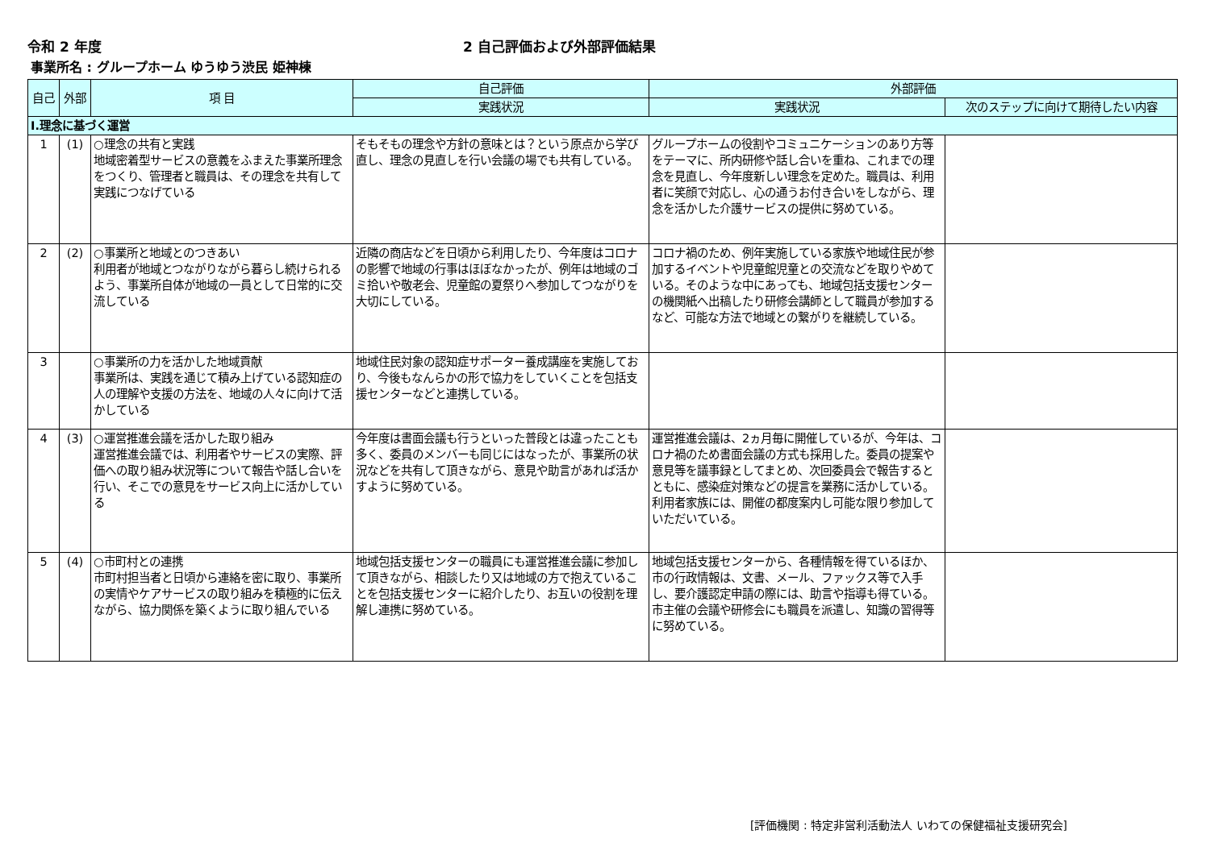令和 2 年度 2 自己評価および外部評価結果
事業所名 : グループホーム ゆうゆう渋民 姫神棟
| 自己 | 外部 | 項 目 | 自己評価 | 外部評価 | |
| --- | --- | --- | --- | --- | --- |
| | | | 実践状況 | 実践状況 | 次のステップに向けて期待したい内容 |
| Ⅰ.理念に基づく運営 | | | | | |
| 1 | (1) | ○理念の共有と実践 地域密着型サービスの意義をふまえた事業所理念をつくり、管理者と職員は、その理念を共有して実践につなげている | そもそもの理念や方針の意味とは？という原点から学び直し、理念の見直しを行い会議の場でも共有している。 | グループホームの役割やコミュニケーションのあり方等をテーマに、所内研修や話し合いを重ね、これまでの理念を見直し、今年度新しい理念を定めた。職員は、利用者に笑顔で対応し、心の通うお付き合いをしながら、理念を活かした介護サービスの提供に努めている。 | |
| 2 | (2) | ○事業所と地域とのつきあい 利用者が地域とつながりながら暮らし続けられるよう、事業所自体が地域の一員として日常的に交流している | 近隣の商店などを日頃から利用したり、今年度はコロナの影響で地域の行事はほぼなかったが、例年は地域のゴミ拾いや敬老会、児童館の夏祭りへ参加してつながりを大切にしている。 | コロナ禍のため、例年実施している家族や地域住民が参加するイベントや児童館児童との交流などを取りやめている。そのような中にあっても、地域包括支援センターの機関紙へ出稿したり研修会講師として職員が参加するなど、可能な方法で地域との繋がりを継続している。 | |
| 3 | | ○事業所の力を活かした地域貢献 事業所は、実践を通じて積み上げている認知症の人の理解や支援の方法を、地域の人々に向けて活かしている | 地域住民対象の認知症サポーター養成講座を実施しており、今後もなんらかの形で協力をしていくことを包括支援センターなどと連携している。 | | |
| 4 | (3) | ○運営推進会議を活かした取り組み 運営推進会議では、利用者やサービスの実際、評価への取り組み状況等について報告や話し合いを行い、そこでの意見をサービス向上に活かしている | 今年度は書面会議も行うといった普段とは違ったことも多く、委員のメンバーも同じにはなったが、事業所の状況などを共有して頂きながら、意見や助言があれば活かすように努めている。 | 運営推進会議は、2ヵ月毎に開催しているが、今年は、コロナ禍のため書面会議の方式も採用した。委員の提案や意見等を議事録としてまとめ、次回委員会で報告するとともに、感染症対策などの提言を業務に活かしている。利用者家族には、開催の都度案内し可能な限り参加していただいている。 | |
| 5 | (4) | ○市町村との連携 市町村担当者と日頃から連絡を密に取り、事業所の実情やケアサービスの取り組みを積極的に伝えながら、協力関係を築くように取り組んでいる | 地域包括支援センターの職員にも運営推進会議に参加して頂きながら、相談したり又は地域の方で抱えていることを包括支援センターに紹介したり、お互いの役割を理解し連携に努めている。 | 地域包括支援センターから、各種情報を得ているほか、市の行政情報は、文書、メール、ファックス等で入手し、要介護認定申請の際には、助言や指導も得ている。市主催の会議や研修会にも職員を派遣し、知識の習得等に努めている。 | |
[評価機関 : 特定非営利活動法人 いわての保健福祉支援研究会]